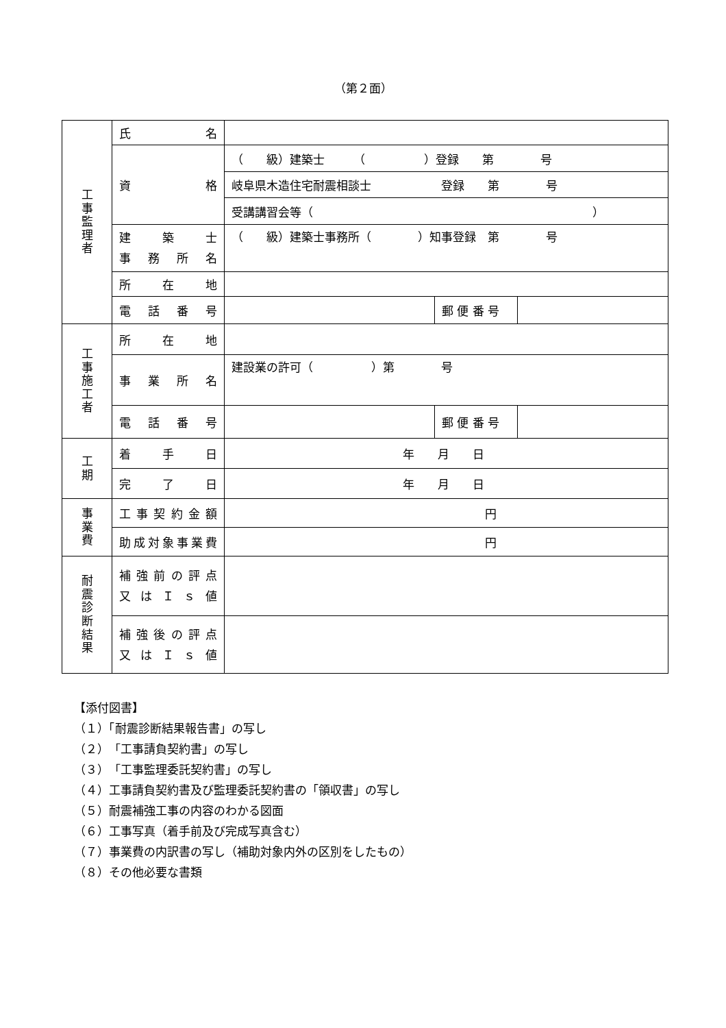（第２面）
| 工 事 監 理 者 | 氏 名 | | | |
| | 資 格 | （ 級）建築士 （ ）登録 第 号 | | |
| | | 岐阜県木造住宅耐震相談士 登録 第 号 | | |
| | | 受講講習会等（ ） | | |
| | 建 築 士 事 務 所 名 | （ 級）建築士事務所（ ）知事登録 第 号 | | |
| | 所 在 地 | | | |
| | 電 話 番 号 | | 郵 便 番 号 | |
| 工 事 施 工 者 | 所 在 地 | | | |
| | 事 業 所 名 | 建設業の許可（ ）第 号 | | |
| | 電 話 番 号 | | 郵 便 番 号 | |
| 工 期 | 着 手 日 | 年 月 日 | | |
| | 完 了 日 | 年 月 日 | | |
| 事 業 費 | 工事契約金額 | 円 | | |
| | 助成対象事業費 | 円 | | |
| 耐 震 診 断 結 果 | 補強前の評点 又 は Ｉ ｓ 値 | | | |
| | 補強後の評点 又 は Ｉ ｓ 値 | | | |
【添付図書】
（１）「耐震診断結果報告書」の写し
（２）「工事請負契約書」の写し
（３）「工事監理委託契約書」の写し
（４）工事請負契約書及び監理委託契約書の「領収書」の写し
（５）耐震補強工事の内容のわかる図面
（６）工事写真（着手前及び完成写真含む）
（７）事業費の内訳書の写し（補助対象内外の区別をしたもの）
（８）その他必要な書類